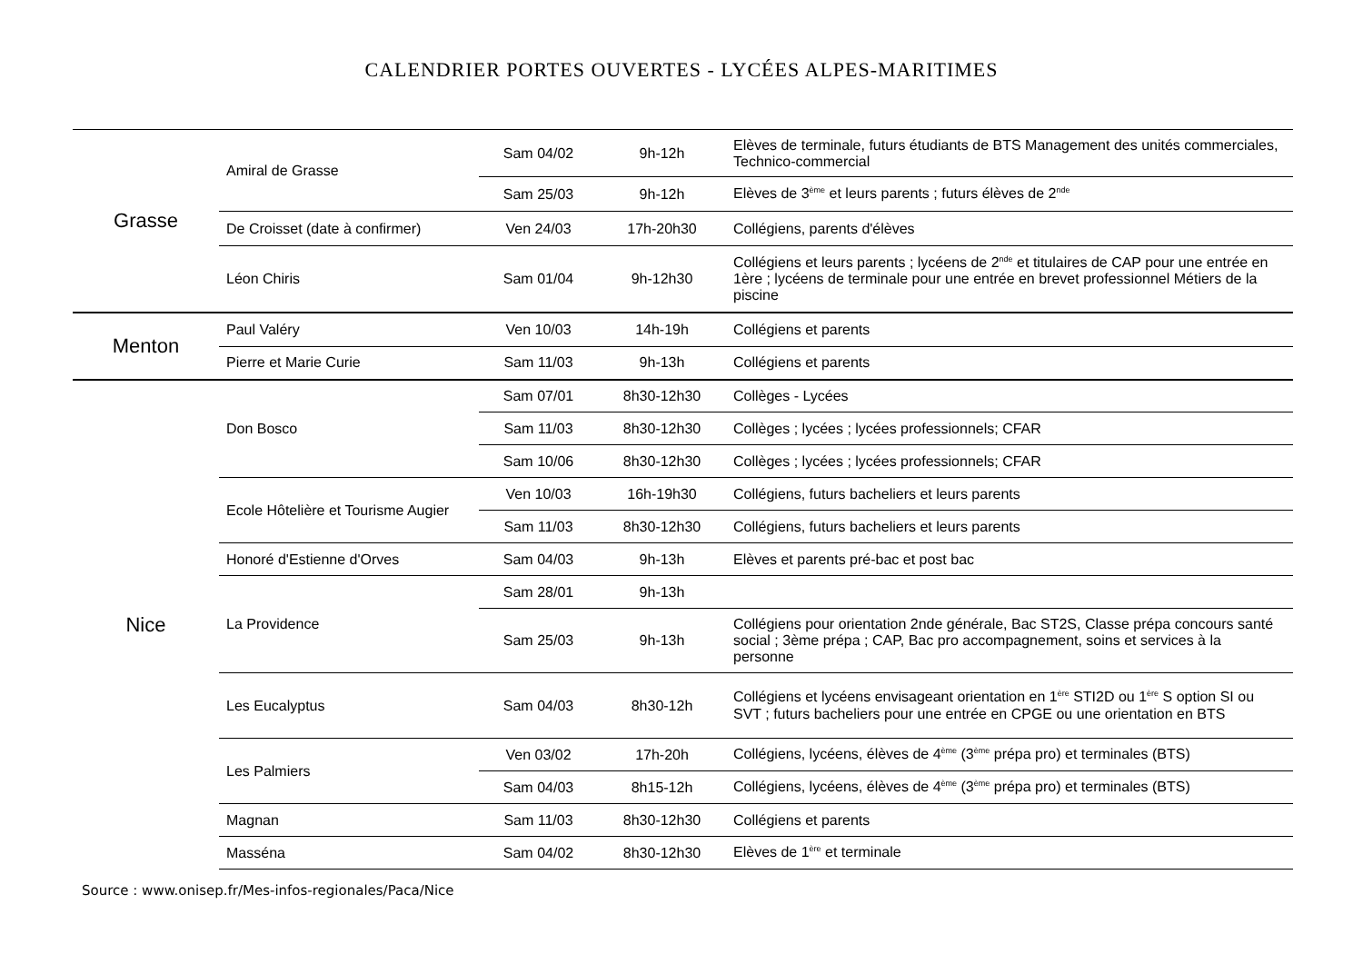CALENDRIER PORTES OUVERTES - LYCÉES ALPES-MARITIMES
| Grasse | Amiral de Grasse | Sam 04/02 | 9h-12h | Elèves de terminale, futurs étudiants de BTS Management des unités commerciales, Technico-commercial |
| | | Sam 25/03 | 9h-12h | Elèves de 3<sup>ème</sup> et leurs parents ; futurs élèves de 2<sup>nde</sup> |
| | De Croisset (date à confirmer) | Ven 24/03 | 17h-20h30 | Collégiens, parents d'élèves |
| | Léon Chiris | Sam 01/04 | 9h-12h30 | Collégiens et leurs parents ; lycéens de 2<sup>nde</sup> et titulaires de CAP pour une entrée en 1ère ; lycéens de terminale pour une entrée en brevet professionnel Métiers de la piscine |
| Menton | Paul Valéry | Ven 10/03 | 14h-19h | Collégiens et parents |
| | Pierre et Marie Curie | Sam 11/03 | 9h-13h | Collégiens et parents |
| Nice | Don Bosco | Sam 07/01 | 8h30-12h30 | Collèges - Lycées |
| | | Sam 11/03 | 8h30-12h30 | Collèges ; lycées ; lycées professionnels; CFAR |
| | | Sam 10/06 | 8h30-12h30 | Collèges ; lycées ; lycées professionnels; CFAR |
| | Ecole Hôtelière et Tourisme Augier | Ven 10/03 | 16h-19h30 | Collégiens, futurs bacheliers et leurs parents |
| | | Sam 11/03 | 8h30-12h30 | Collégiens, futurs bacheliers et leurs parents |
| | Honoré d'Estienne d'Orves | Sam 04/03 | 9h-13h | Elèves et parents pré-bac et post bac |
| | La Providence | Sam 28/01 | 9h-13h | |
| | | Sam 25/03 | 9h-13h | Collégiens pour orientation 2nde générale, Bac ST2S, Classe prépa concours santé social ; 3ème prépa ; CAP, Bac pro accompagnement, soins et services à la personne |
| | Les Eucalyptus | Sam 04/03 | 8h30-12h | Collégiens et lycéens envisageant orientation en 1<sup>ère</sup> STI2D ou 1<sup>ère</sup> S option SI ou SVT ; futurs bacheliers pour une entrée en CPGE ou une orientation en BTS |
| | Les Palmiers | Ven 03/02 | 17h-20h | Collégiens, lycéens, élèves de 4<sup>ème</sup> (3<sup>ème</sup> prépa pro) et terminales (BTS) |
| | | Sam 04/03 | 8h15-12h | Collégiens, lycéens, élèves de 4<sup>ème</sup> (3<sup>ème</sup> prépa pro) et terminales (BTS) |
| | Magnan | Sam 11/03 | 8h30-12h30 | Collégiens et parents |
| | Masséna | Sam 04/02 | 8h30-12h30 | Elèves de 1<sup>ère</sup> et terminale |
Source : www.onisep.fr/Mes-infos-regionales/Paca/Nice